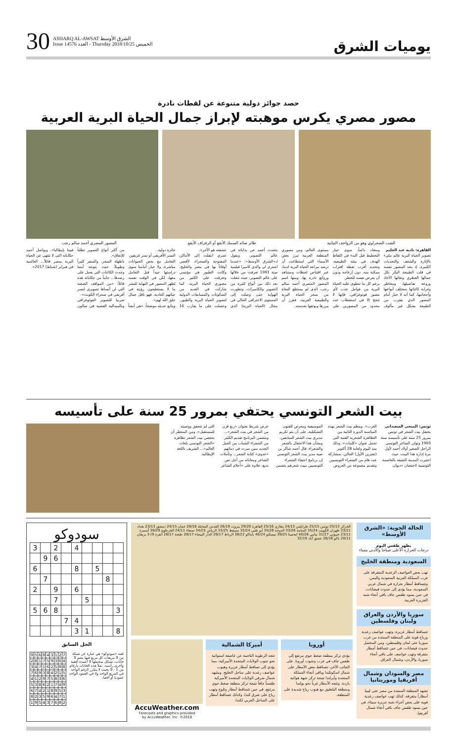يوميات الشرق
30
ASHARQ AL-AWSAT الشرق الأوسط
Issue 14576 العدد - Thursday 2018/10/25 الخميس
حصد جوائز دولية متنوعة عن لقطات نادرة
مصور مصري يكرس موهبته لإبراز جمال الحياة البرية العربية
الضب الصحراوي وهو من الزواحف النباتية طائر صائد السمك الأبقع أو الرفراف الأبقع المصور المصري أحمد سالم رجب
القاهرة: نادية عبد الحليم
تصوير الحياة البرية عالم مليء بالإثارة والشغف والتحديات الكبيرة، إذ يجد المصور نفسه في قلب الطبيعة البكر بكل جمالها الفطري ونقائها الأخاذ وروعة تفاصيلها، ومخاطر وغرابة كائناتها بمختلف أنواعها وأحجامها، كما أنه لا خيار أمام المصور الذي يقترب من الطبيعة بشكل غير مألوف ومعتاد دائماً، سوى خيار التخطيط قبل البدء في التقاط الهدف في بيئته الطبيعية، وتحديد أقرب نقطة اقتراب ممكنة منه، دون إزعاجه ودون أن يعرض نفسه للخطر.
برغم كل ما تنطوي عليه الحياة البرية من عوامل جذب لأي مصور فوتوغرافي، فإنها لا تنجح إلا في استقطاب عدد محدود من المصورين على مستوى العالم، ومن مصوري المنطقة العربية تبرز بعض الأسماء التي استطاعت أن ترصد ببراعة الحياة البرية لدينا، عبر اقتناص لحظات ومشاهد وروائع نادرة بها، ومنها اسم المصور المصري أحمد سالم رجب، الذي لم يستطع النجاة من سحر الحياة البرية والطبيعية العربية، فقرر أن يبرزها ويوثقها بعدسته.
يتحدث أحمد عن بداياته في عالم التصوير، ويقول لـ«الشرق الأوسط»: «عندما اشترى لي والدي كاميرا فيلمية سنة 1991 تعرفت من خلالها على عالم التصوير، حيث تنقلت بعد ذلك بين أنواع كثيرة من التصوير والكاميرات، وتطورت الهواية حتى وصلت إلى المستوى الاحترافي الحالي في مجال (الحياة البرية) الذي عشقته هو الآخر».
عمري انتقلت إلى الأماكن المفتوحة والصحراء، لأقضي أوقاتاً بها في مصر والخليج، وكانت الطيور هي مؤنسي وتعرفت على الكثير من مصوري الحياة البرية، كما شاركت في العديد من الصالونات والمسابقات الدولية لتصوير الحياة البرية والطيور، وحصلت على ما يقارب 16 جائزة دولية.
النسر الأفريقي أو نسر غريفين
التعامل مع بعض الحيوانات مباشرة، ولا خيار أمامنا سوى دراستها جيداً قبل التعامل معها، لكن في الوقت نفسه يُظهر المصور في النهاية للبشر ما لا يستطيعون رؤيته في حياتهم العادية، فهو ناقل جمال خلق الله لهم».
ويتابع حديثه موضحاً: «هي أيضاً من أكثر أنواع التصوير تطلباً للإنفاق».
باطهلة السعر، والسفر كثيراً وطويلاً، حيث يتوجه أينما وجدت الكائنات التي يعمل على رصدها... جانباً من حكاياته هذه قائلاً: «من المواقف الصعبة التي لن أنساها تصويري لنسر أفريقي في صحراء الكويت».
ضربيا للتصوير الفوتوغرافي وبالميدالية الفضية في صالون فيينا بإيطاليا». ويواصل أحمد حكاياته التي لا تنتهي عن الحياة البرية بمصر قائلاً... العالمية في فبراير (شباط) 2017».
بيت الشعر التونسي يحتفي بمرور 25 سنة على تأسيسه
تونس: المنجي السعيداني
يحتفل بيت الشعر في تونس بمرور 25 سنة على تأسيسه سنة 1993 وتولي الشاعر التونسي الراحل الصغير أولاد أحمد لأول مرة إدارة هذا البيت، حيث اختيرت المدينة العتيقة بالعاصمة التونسية لاحتضان «ديوان العرب». وينظم بيت الشعر بهذه المناسبة الدورة الثانية من التظاهرة الشعرية الفنية التي تحمل عنوان «كلمات»، وذلك منذ اليوم ولغاية 28 أكتوبر (تشرين الأول) الحالي، بمشاركة عدد هام من الشعراء التونسيين وتقديم مجموعة من العروض الموسيقية ومعرض للفنون التشكيلية، على أن يتم تكريم مديري بيت الشعر السابقين. وبشأن هذا الاحتفال بالشعر والشعراء، قال أحمد شاكر بن ضية مدير بيت الشعر التونسي إن برنامج احتفاء الشعراء التونسيين ببيت شعرهم يتضمن عرض شريط بعنوان «ربع قرن من الشعر في بيت الشعر»... ويتضمن البرنامج تقديم الكثير من الشعراء الشباب من الجيل الجديد ممن سرت في دمائهم «عدوى» كتابة الشعر... وتأملات الشاعر ومعاناته من أجل نص بديع، علاوة على «أحلام الشاعر التي لم تتحقق ووصيته للمستقبل». ومن المنتظر أن يحتضن بيت الشعر تظاهرة «الشعر التونسي بلغات العالم»... الشريف باللغة الإيطالية.
الحالة الجوية: «الشرق الأوسط»
يظهر طقس اليوم
درجات الحرارة الأعلى صباحا والأدنى مساء
السعودية ومنطقة الخليج
تهب بعض العواصف الرعدية المتفرقة على غرب المملكة العربية السعودية واليمن، وتتساقط أمطار بغزارة في شمال غربي السعودية، مما يؤدي إلى حدوث فيضانات، في حين يسود طقس جاف باقي أنحاء شبه الجزيرة العربية.
سوريا والأردن والعراق ولبنان وفلسطين
تتساقط أمطار غزيرة، وتهب عواصف رعدية ورياح قوية على المنطقة الممتدة من غرب سوريا حتى لبنان وفلسطين، ومن المحتمل حدوث فيضانات، في حين تتساقط أمطار متفرقة وتهب عواصف على باقي أنحاء سوريا، والأردن، وشمال العراق.
مصر والسودان وشمال أفريقيا وموريتانيا
تشهد المنطقة الممتدة من مصر حتى ليبيا أمطاراً متفرقة، كذلك تهب عواصف رعدية قوية على بعض أجزاء شبه جزيرة سيناء، في حين يسود طقس جاف باقي أنحاء شمال أفريقيا.
الجزائر 25/13 تونس 25/15 طرابلس 24/15 بنغازي 25/16 القاهرة 29/20 بيروت 26/19 القدس المحتلة 28/18 عمان 24/15 دمشق 23/13 بغداد 33/21 طهران الكويت 35/24 المنامة 33/26 الدوحة 35/26 أبو ظبي 35/24 مسقط 33/25 الرياض 34/25 صنعاء 24/11 الخرطوم 39/29 أسمرة 23/11 جيبوتي 31/27 نيامي 40/26 انجمينا 39/25 تيمبكتو 40/24 باماكو 38/22 الرباط 26/17 الدار البيضاء 28/17 طنجة 26/17 أنقرة 9/-3 يريفان 20/11 باكو 28/16 عشق أباد 32/19
أوروبا
يؤدي تركز منطقة ضغط جوي مرتفع إلى طقس جاف في غرب وجنوب أوروبا. على الجانب الآخر، تتساقط بعض الأمطار على شمال اسكوتلندا وباقي أنحاء المملكة المتحدة وأيرلندا نتيجة تركز جبهة هوائية باردة. وتتجه الأمطار غرباً نحو بولندا ومنطقة البلطيق مع هبوب رياح شديدة على المنطقة.
أميركا الشمالية
تتجه الرطوبة الناجمة عن عاصفة استوائية نحو جنوب الولايات المتحدة الأميركية، مما يؤدي إلى تساقط أمطار غزيرة وهبوب عواصف رعدية على ساحل الخليج. ويشهد شمال شرقي الولايات المتحدة الأميركية طقساً جافاً نتيجة تركز منطقة ضغط جوي مرتفع، في حين تتساقط أمطار وثلوج وتهب رياح على شرق كندا، وكذلك تتساقط أمطار على الساحل الغربي لكندا.
AccuWeather.com
Forecasts and graphics provided
by AccuWeather, Inc. ©2018
سودوكو
| 3 | | 2 | | 4 | | | | |
| | 9 | 6 | | | | | | |
| 6 | | | | 8 | | 5 | | |
| | 7 | | | | | | 8 | |
| 2 | | 9 | | 6 | | | | |
| | | 7 | | | 5 | | | |
| 5 | 6 | 8 | | | | | | 3 |
| | | | 7 | 4 | | | | |
| | | | | 3 | 1 | | | 8 |
الحل السابق
لعبة «سودوكو» هي عبارة عن شبكة من 9 مربعات كل مربع فيها يضم 9 خانات، تشكل بمجملها 9 أعمدة أفقية وأخرى رأسية. تملأ هذه الخانات بأرقام من 1 - 9 بحيث لا يتكرر الرقم الواحد في المربع الواحد ولا في العمود الواحد عموديا أو أفقيا.
| 9 | 5 | 6 | 8 | 4 | 3 | 1 | 2 | 7 |
| 2 | 8 | 1 | 7 | 5 | 9 | 3 | 6 | 4 |
| 3 | 4 | 7 | 1 | 6 | 2 | 5 | 9 | 8 |
| 7 | 6 | 9 | 3 | 8 | 4 | 2 | 1 | 5 |
| 4 | 1 | 2 | 9 | 7 | 5 | 8 | 3 | 6 |
| 5 | 3 | 8 | 6 | 2 | 1 | 7 | 4 | 9 |
| 6 | 7 | 4 | 2 | 1 | 8 | 9 | 5 | 3 |
| 8 | 2 | 3 | 5 | 9 | 6 | 4 | 7 | 1 |
| 1 | 9 | 5 | 4 | 3 | 7 | 6 | 8 | 2 |